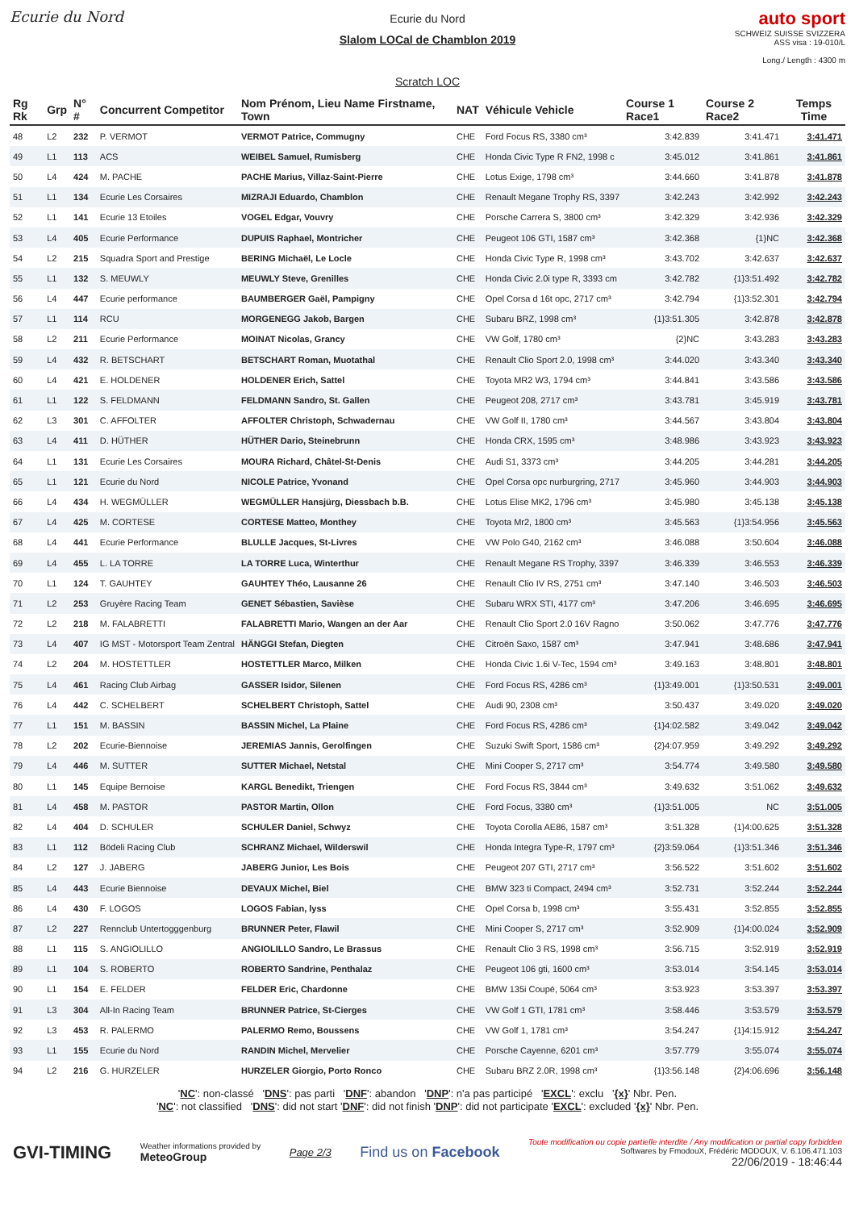Ecurie du Nord
Ecurie du Nord
Slalom LOCal de Chamblon 2019
Scratch LOC
auto sport
SCHWEIZ SUISSE SVIZZERA
ASS visa : 19-010/L
Long./ Length : 4300 m
| Rg Rk | Grp | N° # | Concurrent Competitor | Nom Prénom, Lieu Name Firstname, Town | NAT | Véhicule Vehicle | Course 1 Race1 | Course 2 Race2 | Temps Time |
| --- | --- | --- | --- | --- | --- | --- | --- | --- | --- |
| 48 | L2 | 232 | P. VERMOT | VERMOT Patrice, Commugny | CHE | Ford Focus RS, 3380 cm³ | 3:42.839 | 3:41.471 | 3:41.471 |
| 49 | L1 | 113 | ACS | WEIBEL Samuel, Rumisberg | CHE | Honda Civic Type R FN2, 1998 c | 3:45.012 | 3:41.861 | 3:41.861 |
| 50 | L4 | 424 | M. PACHE | PACHE Marius, Villaz-Saint-Pierre | CHE | Lotus Exige, 1798 cm³ | 3:44.660 | 3:41.878 | 3:41.878 |
| 51 | L1 | 134 | Ecurie Les Corsaires | MIZRAJI Eduardo, Chamblon | CHE | Renault Megane Trophy RS, 3397 | 3:42.243 | 3:42.992 | 3:42.243 |
| 52 | L1 | 141 | Ecurie 13 Etoiles | VOGEL Edgar, Vouvry | CHE | Porsche Carrera S, 3800 cm³ | 3:42.329 | 3:42.936 | 3:42.329 |
| 53 | L4 | 405 | Ecurie Performance | DUPUIS Raphael, Montricher | CHE | Peugeot 106 GTI, 1587 cm³ | 3:42.368 | {1}NC | 3:42.368 |
| 54 | L2 | 215 | Squadra Sport and Prestige | BERING Michaël, Le Locle | CHE | Honda Civic Type R, 1998 cm³ | 3:43.702 | 3:42.637 | 3:42.637 |
| 55 | L1 | 132 | S. MEUWLY | MEUWLY Steve, Grenilles | CHE | Honda Civic 2.0i type R, 3393 cm | 3:42.782 | {1}3:51.492 | 3:42.782 |
| 56 | L4 | 447 | Ecurie performance | BAUMBERGER Gaël, Pampigny | CHE | Opel Corsa d 16t opc, 2717 cm³ | 3:42.794 | {1}3:52.301 | 3:42.794 |
| 57 | L1 | 114 | RCU | MORGENEGG Jakob, Bargen | CHE | Subaru BRZ, 1998 cm³ | {1}3:51.305 | 3:42.878 | 3:42.878 |
| 58 | L2 | 211 | Ecurie Performance | MOINAT Nicolas, Grancy | CHE | VW Golf, 1780 cm³ | {2}NC | 3:43.283 | 3:43.283 |
| 59 | L4 | 432 | R. BETSCHART | BETSCHART Roman, Muotathal | CHE | Renault Clio Sport 2.0, 1998 cm³ | 3:44.020 | 3:43.340 | 3:43.340 |
| 60 | L4 | 421 | E. HOLDENER | HOLDENER Erich, Sattel | CHE | Toyota MR2 W3, 1794 cm³ | 3:44.841 | 3:43.586 | 3:43.586 |
| 61 | L1 | 122 | S. FELDMANN | FELDMANN Sandro, St. Gallen | CHE | Peugeot 208, 2717 cm³ | 3:43.781 | 3:45.919 | 3:43.781 |
| 62 | L3 | 301 | C. AFFOLTER | AFFOLTER Christoph, Schwadernau | CHE | VW Golf II, 1780 cm³ | 3:44.567 | 3:43.804 | 3:43.804 |
| 63 | L4 | 411 | D. HÜTHER | HÜTHER Dario, Steinebrunn | CHE | Honda CRX, 1595 cm³ | 3:48.986 | 3:43.923 | 3:43.923 |
| 64 | L1 | 131 | Ecurie Les Corsaires | MOURA Richard, Châtel-St-Denis | CHE | Audi S1, 3373 cm³ | 3:44.205 | 3:44.281 | 3:44.205 |
| 65 | L1 | 121 | Ecurie du Nord | NICOLE Patrice, Yvonand | CHE | Opel Corsa opc nurburgring, 2717 | 3:45.960 | 3:44.903 | 3:44.903 |
| 66 | L4 | 434 | H. WEGMÜLLER | WEGMÜLLER Hansjürg, Diessbach b.B. | CHE | Lotus Elise MK2, 1796 cm³ | 3:45.980 | 3:45.138 | 3:45.138 |
| 67 | L4 | 425 | M. CORTESE | CORTESE Matteo, Monthey | CHE | Toyota Mr2, 1800 cm³ | 3:45.563 | {1}3:54.956 | 3:45.563 |
| 68 | L4 | 441 | Ecurie Performance | BLULLE Jacques, St-Livres | CHE | VW Polo G40, 2162 cm³ | 3:46.088 | 3:50.604 | 3:46.088 |
| 69 | L4 | 455 | L. LA TORRE | LA TORRE Luca, Winterthur | CHE | Renault Megane RS Trophy, 3397 | 3:46.339 | 3:46.553 | 3:46.339 |
| 70 | L1 | 124 | T. GAUHTEY | GAUHTEY Théo, Lausanne 26 | CHE | Renault Clio IV RS, 2751 cm³ | 3:47.140 | 3:46.503 | 3:46.503 |
| 71 | L2 | 253 | Gruyère Racing Team | GENET Sébastien, Savièse | CHE | Subaru WRX STI, 4177 cm³ | 3:47.206 | 3:46.695 | 3:46.695 |
| 72 | L2 | 218 | M. FALABRETTI | FALABRETTI Mario, Wangen an der Aar | CHE | Renault Clio Sport 2.0 16V Ragno | 3:50.062 | 3:47.776 | 3:47.776 |
| 73 | L4 | 407 | IG MST - Motorsport Team Zentral | HÄNGGI Stefan, Diegten | CHE | Citroën Saxo, 1587 cm³ | 3:47.941 | 3:48.686 | 3:47.941 |
| 74 | L2 | 204 | M. HOSTETTLER | HOSTETTLER Marco, Milken | CHE | Honda Civic 1.6i V-Tec, 1594 cm³ | 3:49.163 | 3:48.801 | 3:48.801 |
| 75 | L4 | 461 | Racing Club Airbag | GASSER Isidor, Silenen | CHE | Ford Focus RS, 4286 cm³ | {1}3:49.001 | {1}3:50.531 | 3:49.001 |
| 76 | L4 | 442 | C. SCHELBERT | SCHELBERT Christoph, Sattel | CHE | Audi 90, 2308 cm³ | 3:50.437 | 3:49.020 | 3:49.020 |
| 77 | L1 | 151 | M. BASSIN | BASSIN Michel, La Plaine | CHE | Ford Focus RS, 4286 cm³ | {1}4:02.582 | 3:49.042 | 3:49.042 |
| 78 | L2 | 202 | Ecurie-Biennoise | JEREMIAS Jannis, Gerolfingen | CHE | Suzuki Swift Sport, 1586 cm³ | {2}4:07.959 | 3:49.292 | 3:49.292 |
| 79 | L4 | 446 | M. SUTTER | SUTTER Michael, Netstal | CHE | Mini Cooper S, 2717 cm³ | 3:54.774 | 3:49.580 | 3:49.580 |
| 80 | L1 | 145 | Equipe Bernoise | KARGL Benedikt, Triengen | CHE | Ford Focus RS, 3844 cm³ | 3:49.632 | 3:51.062 | 3:49.632 |
| 81 | L4 | 458 | M. PASTOR | PASTOR Martin, Ollon | CHE | Ford Focus, 3380 cm³ | {1}3:51.005 | NC | 3:51.005 |
| 82 | L4 | 404 | D. SCHULER | SCHULER Daniel, Schwyz | CHE | Toyota Corolla AE86, 1587 cm³ | 3:51.328 | {1}4:00.625 | 3:51.328 |
| 83 | L1 | 112 | Bödeli Racing Club | SCHRANZ Michael, Wilderswil | CHE | Honda Integra Type-R, 1797 cm³ | {2}3:59.064 | {1}3:51.346 | 3:51.346 |
| 84 | L2 | 127 | J. JABERG | JABERG Junior, Les Bois | CHE | Peugeot 207 GTI, 2717 cm³ | 3:56.522 | 3:51.602 | 3:51.602 |
| 85 | L4 | 443 | Ecurie Biennoise | DEVAUX Michel, Biel | CHE | BMW 323 ti Compact, 2494 cm³ | 3:52.731 | 3:52.244 | 3:52.244 |
| 86 | L4 | 430 | F. LOGOS | LOGOS Fabian, lyss | CHE | Opel Corsa b, 1998 cm³ | 3:55.431 | 3:52.855 | 3:52.855 |
| 87 | L2 | 227 | Rennclub Untertogggenburg | BRUNNER Peter, Flawil | CHE | Mini Cooper S, 2717 cm³ | 3:52.909 | {1}4:00.024 | 3:52.909 |
| 88 | L1 | 115 | S. ANGIOLILLO | ANGIOLILLO Sandro, Le Brassus | CHE | Renault Clio 3 RS, 1998 cm³ | 3:56.715 | 3:52.919 | 3:52.919 |
| 89 | L1 | 104 | S. ROBERTO | ROBERTO Sandrine, Penthalaz | CHE | Peugeot 106 gti, 1600 cm³ | 3:53.014 | 3:54.145 | 3:53.014 |
| 90 | L1 | 154 | E. FELDER | FELDER Eric, Chardonne | CHE | BMW 135i Coupé, 5064 cm³ | 3:53.923 | 3:53.397 | 3:53.397 |
| 91 | L3 | 304 | All-In Racing Team | BRUNNER Patrice, St-Cierges | CHE | VW Golf 1 GTI, 1781 cm³ | 3:58.446 | 3:53.579 | 3:53.579 |
| 92 | L3 | 453 | R. PALERMO | PALERMO Remo, Boussens | CHE | VW Golf 1, 1781 cm³ | 3:54.247 | {1}4:15.912 | 3:54.247 |
| 93 | L1 | 155 | Ecurie du Nord | RANDIN Michel, Mervelier | CHE | Porsche Cayenne, 6201 cm³ | 3:57.779 | 3:55.074 | 3:55.074 |
| 94 | L2 | 216 | G. HURZELER | HURZELER Giorgio, Porto Ronco | CHE | Subaru BRZ 2.0R, 1998 cm³ | {1}3:56.148 | {2}4:06.696 | 3:56.148 |
'NC': non-classé 'DNS': pas parti 'DNF': abandon 'DNP': n'a pas participé 'EXCL': exclu '{x}' Nbr. Pen.
'NC': not classified 'DNS': did not start 'DNF': did not finish 'DNP': did not participate 'EXCL': excluded '{x}' Nbr. Pen.
GVI-TIMING
Weather informations provided by
MeteoGroup
Page 2/3
Find us on Facebook
Toute modification ou copie partielle interdite / Any modification or partial copy forbidden
Softwares by FmodouX, Frédéric MODOUX, V. 6.106.471.103
22/06/2019 - 18:46:44